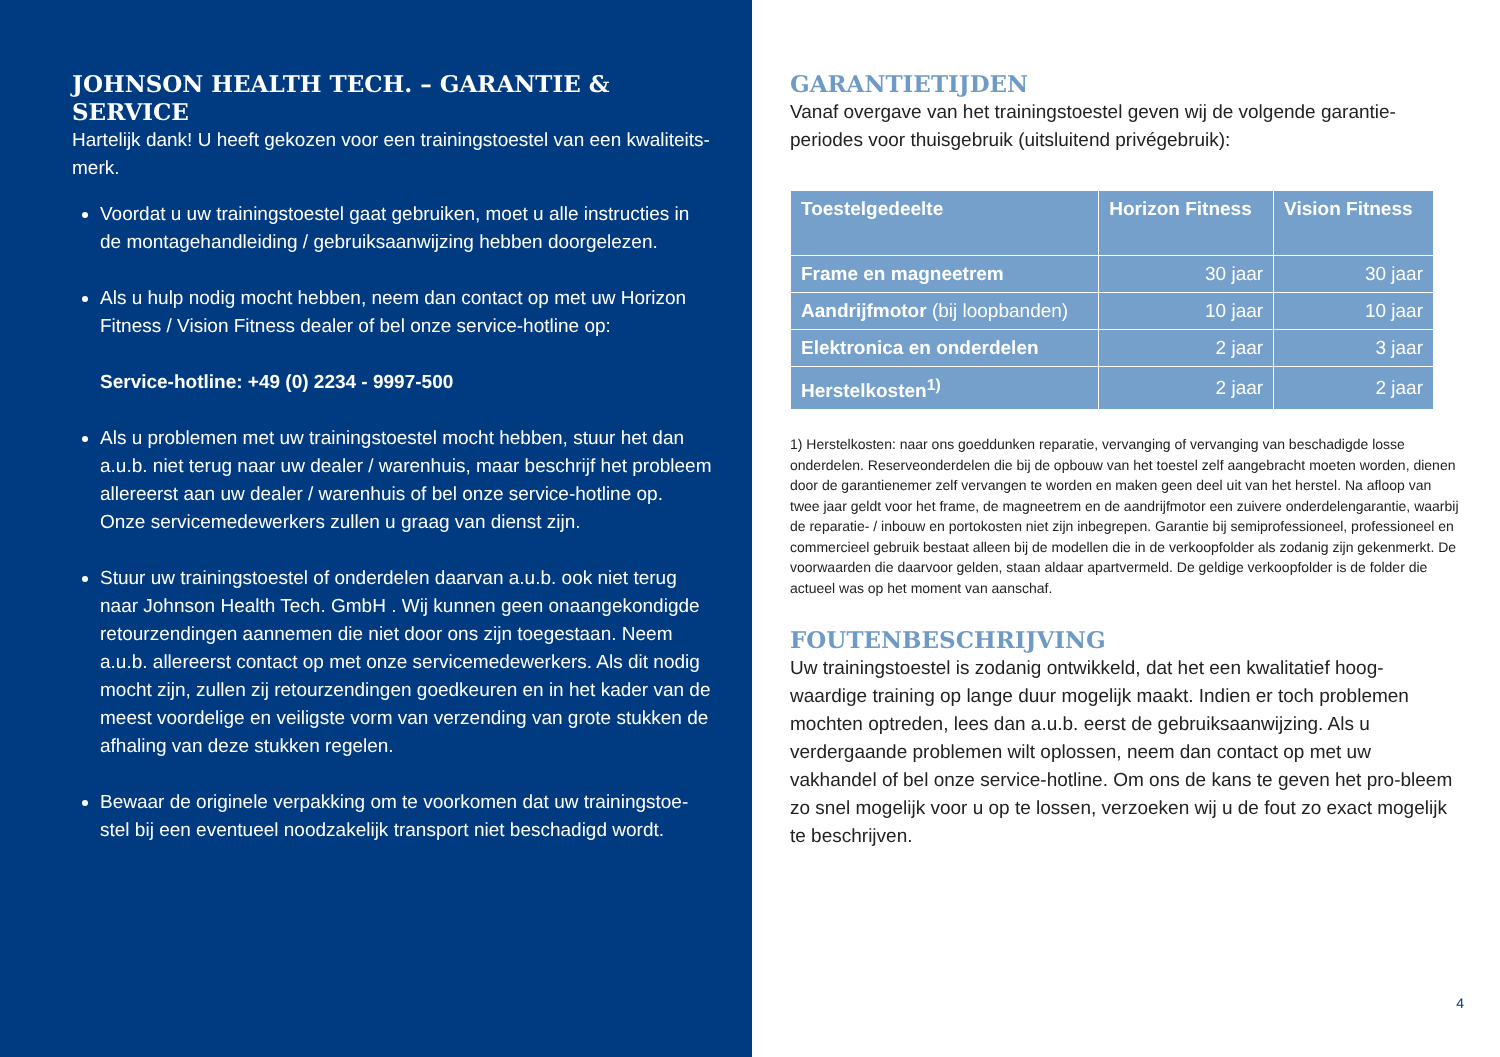JOHNSON HEALTH TECH. – GARANTIE & SERVICE
Hartelijk dank! U heeft gekozen voor een trainingstoestel van een kwaliteits-merk.
Voordat u uw trainingstoestel gaat gebruiken, moet u alle instructies in de montagehandleiding / gebruiksaanwijzing hebben doorgelezen.
Als u hulp nodig mocht hebben, neem dan contact op met uw Horizon Fitness / Vision Fitness dealer of bel onze service-hotline op:
Service-hotline: +49 (0) 2234 - 9997-500
Als u problemen met uw trainingstoestel mocht hebben, stuur het dan a.u.b. niet terug naar uw dealer / warenhuis, maar beschrijf het probleem allereerst aan uw dealer / warenhuis of bel onze service-hotline op. Onze servicemedewerkers zullen u graag van dienst zijn.
Stuur uw trainingstoestel of onderdelen daarvan a.u.b. ook niet terug naar Johnson Health Tech. GmbH . Wij kunnen geen onaangekondigde retourzendingen aannemen die niet door ons zijn toegestaan. Neem a.u.b. allereerst contact op met onze servicemedewerkers. Als dit nodig mocht zijn, zullen zij retourzendingen goedkeuren en in het kader van de meest voordelige en veiligste vorm van verzending van grote stukken de afhaling van deze stukken regelen.
Bewaar de originele verpakking om te voorkomen dat uw trainingstoe-stel bij een eventueel noodzakelijk transport niet beschadigd wordt.
GARANTIETIJDEN
Vanaf overgave van het trainingstoestel geven wij de volgende garantie-periodes voor thuisgebruik (uitsluitend privégebruik):
| Toestelgedeelte | Horizon Fitness | Vision Fitness |
| --- | --- | --- |
| Frame en magneetrem | 30 jaar | 30 jaar |
| Aandrijfmotor (bij loopbanden) | 10 jaar | 10 jaar |
| Elektronica en onderdelen | 2 jaar | 3 jaar |
| Herstelkosten<sup>1)</sup> | 2 jaar | 2 jaar |
1) Herstelkosten: naar ons goeddunken reparatie, vervanging of vervanging van beschadigde losse onderdelen. Reserveonderdelen die bij de opbouw van het toestel zelf aangebracht moeten worden, dienen door de garantienemer zelf vervangen te worden en maken geen deel uit van het herstel. Na afloop van twee jaar geldt voor het frame, de magneetrem en de aandrijfmotor een zuivere onderdelengarantie, waarbij de reparatie- / inbouw en portokosten niet zijn inbegrepen. Garantie bij semiprofessioneel, professioneel en commercieel gebruik bestaat alleen bij de modellen die in de verkoopfolder als zodanig zijn gekenmerkt. De voorwaarden die daarvoor gelden, staan aldaar apartvermeld. De geldige verkoopfolder is de folder die actueel was op het moment van aanschaf.
FOUTENBESCHRIJVING
Uw trainingstoestel is zodanig ontwikkeld, dat het een kwalitatief hoog-waardige training op lange duur mogelijk maakt. Indien er toch problemen mochten optreden, lees dan a.u.b. eerst de gebruiksaanwijzing. Als u verdergaande problemen wilt oplossen, neem dan contact op met uw vakhandel of bel onze service-hotline. Om ons de kans te geven het pro-bleem zo snel mogelijk voor u op te lossen, verzoeken wij u de fout zo exact mogelijk te beschrijven.
4